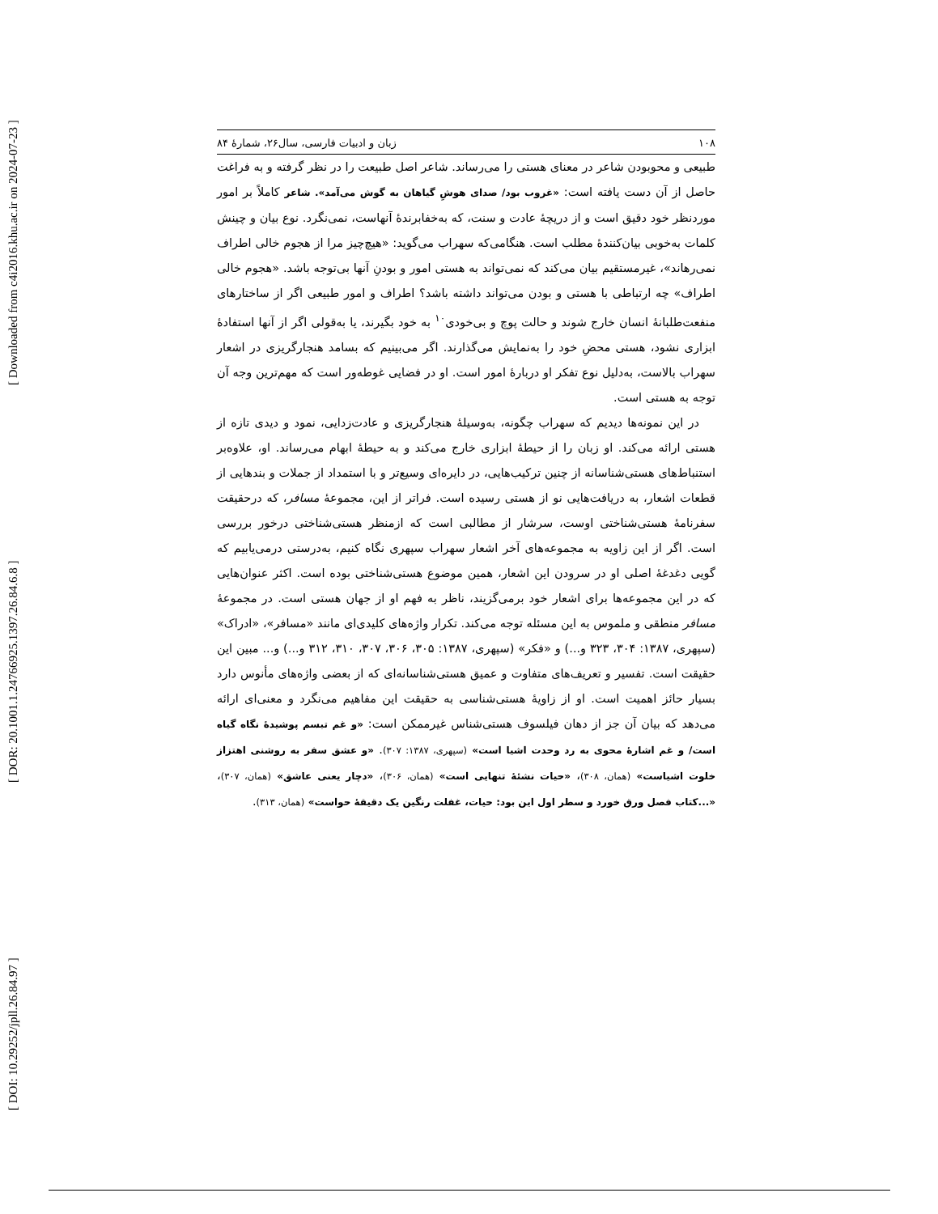[ DOI: 10.29252/jpll.26.84.97 ] [ DOR: 20.1001.1.24766925.1397.26.84.6.8 ] [ Downloaded from c4i2016.khu.ac.ir on 2024-07-23 ]
۱۰۸ زبان و ادبیات فارسی، سال۲۶، شمارهٔ ۸۴
طبیعی و محوبودن شاعر در معنای هستی را می‌رساند. شاعر اصل طبیعت را در نظر گرفته و به فراغت حاصل از آن دست یافته است: «غروب بود/ صدای هوشِ گیاهان به گوش می‌آمد». شاعر کاملاً بر امور موردنظر خود دقیق است و از دریچهٔ عادت و سنت، که به‌خفابرندهٔ آنهاست، نمی‌نگرد. نوع بیان و چینش کلمات به‌خوبی بیان‌کنندهٔ مطلب است. هنگامی‌که سهراب می‌گوید: «هیچ‌چیز مرا از هجوم خالی اطراف نمی‌رهاند»، غیرمستقیم بیان می‌کند که نمی‌تواند به هستی امور و بودنِ آنها بی‌توجه باشد. «هجوم خالی اطراف» چه ارتباطی با هستی و بودن می‌تواند داشته باشد؟ اطراف و امور طبیعی اگر از ساختارهای منفعت‌طلبانهٔ انسان خارج شوند و حالت پوچ و بی‌خودی<sup>۱۰</sup> به خود بگیرند، یا به‌قولی اگر از آنها استفادهٔ ابزاری نشود، هستی محضِ خود را به‌نمایش می‌گذارند. اگر می‌بینیم که بسامد هنجارگریزی در اشعار سهراب بالاست، به‌دلیل نوع تفکر او دربارهٔ امور است. او در فضایی غوطه‌ور است که مهم‌ترین وجه آن توجه به هستی است.
در این نمونه‌ها دیدیم که سهراب چگونه، به‌وسیلهٔ هنجارگریزی و عادت‌زدایی، نمود و دیدی تازه از هستی ارائه می‌کند. او زبان را از حیطهٔ ابزاری خارج می‌کند و به حیطهٔ ابهام می‌رساند. او، علاوه‌بر استنباط‌های هستی‌شناسانه از چنین ترکیب‌هایی، در دایره‌ای وسیع‌تر و با استمداد از جملات و بندهایی از قطعات اشعار، به دریافت‌هایی نو از هستی رسیده است. فراتر از این، مجموعهٔ مسافر، که درحقیقت سفرنامهٔ هستی‌شناختی اوست، سرشار از مطالبی است که ازمنظر هستی‌شناختی درخور بررسی است. اگر از این زاویه به مجموعه‌های آخر اشعار سهراب سپهری نگاه کنیم، به‌درستی درمی‌یابیم که گویی دغدغهٔ اصلی او در سرودن این اشعار، همین موضوع هستی‌شناختی بوده است. اکثر عنوان‌هایی که در این مجموعه‌ها برای اشعار خود برمی‌گزیند، ناظر به فهم او از جهان هستی است. در مجموعهٔ مسافر منطقی و ملموس به این مسئله توجه می‌کند. تکرار واژه‌های کلیدی‌ای مانند «مسافر»، «ادراک» (سپهری، ۱۳۸۷: ۳۰۴، ۳۲۳ و...) و «فکر» (سپهری، ۱۳۸۷: ۳۰۵، ۳۰۶، ۳۰۷، ۳۱۰، ۳۱۲ و...) و... مبین این حقیقت است. تفسیر و تعریف‌های متفاوت و عمیق هستی‌شناسانه‌ای که از بعضی واژه‌های مأنوس دارد بسیار حائز اهمیت است. او از زاویهٔ هستی‌شناسی به حقیقت این مفاهیم می‌نگرد و معنی‌ای ارائه می‌دهد که بیان آن جز از دهان فیلسوف هستی‌شناس غیرممکن است: «و غم تبسم پوشیدهٔ نگاه گیاه است/ و غم اشارهٔ محوی به رد وحدت اشیا است» (سپهری، ۱۳۸۷: ۳۰۷). «و عشق سفر به روشنی اهتزاز خلوت اشیاست» (همان، ۳۰۸)، «حیات نشئهٔ تنهایی است» (همان، ۳۰۶)، «دچار یعنی عاشق» (همان، ۳۰۷)، «...کتاب فصل ورق خورد و سطر اول این بود: حیات، غفلت رنگین یک دقیقهٔ حواست» (همان، ۳۱۳).